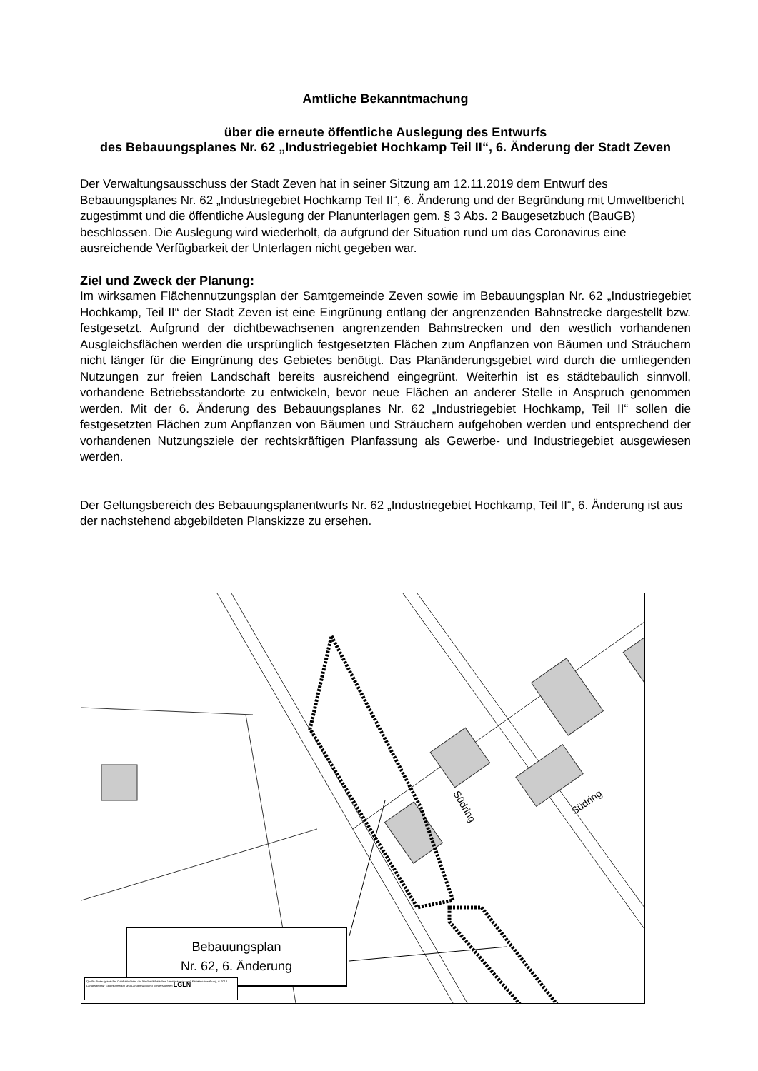Amtliche Bekanntmachung
über die erneute öffentliche Auslegung des Entwurfs
des Bebauungsplanes Nr. 62 „Industriegebiet Hochkamp Teil II“, 6. Änderung der Stadt Zeven
Der Verwaltungsausschuss der Stadt Zeven hat in seiner Sitzung am 12.11.2019 dem Entwurf des Bebauungsplanes Nr. 62 „Industriegebiet Hochkamp Teil II“, 6. Änderung und der Begründung mit Umweltbericht zugestimmt und die öffentliche Auslegung der Planunterlagen gem. § 3 Abs. 2 Baugesetzbuch (BauGB) beschlossen. Die Auslegung wird wiederholt, da aufgrund der Situation rund um das Coronavirus eine ausreichende Verfügbarkeit der Unterlagen nicht gegeben war.
Ziel und Zweck der Planung:
Im wirksamen Flächennutzungsplan der Samtgemeinde Zeven sowie im Bebauungsplan Nr. 62 „Industriegebiet Hochkamp, Teil II“ der Stadt Zeven ist eine Eingrünung entlang der angrenzenden Bahnstrecke dargestellt bzw. festgesetzt. Aufgrund der dichtbewachsenen angrenzenden Bahnstrecken und den westlich vorhandenen Ausgleichsflächen werden die ursprünglich festgesetzten Flächen zum Anpflanzen von Bäumen und Sträuchern nicht länger für die Eingrünung des Gebietes benötigt. Das Planänderungsgebiet wird durch die umliegenden Nutzungen zur freien Landschaft bereits ausreichend eingegrünt. Weiterhin ist es städtebaulich sinnvoll, vorhandene Betriebsstandorte zu entwickeln, bevor neue Flächen an anderer Stelle in Anspruch genommen werden. Mit der 6. Änderung des Bebauungsplanes Nr. 62 „Industriegebiet Hochkamp, Teil II“ sollen die festgesetzten Flächen zum Anpflanzen von Bäumen und Sträuchern aufgehoben werden und entsprechend der vorhandenen Nutzungsziele der rechtskräftigen Planfassung als Gewerbe- und Industriegebiet ausgewiesen werden.
Der Geltungsbereich des Bebauungsplanentwurfs Nr. 62 „Industriegebiet Hochkamp, Teil II“, 6. Änderung ist aus der nachstehend abgebildeten Planskizze zu ersehen.
Südring
Südring
Bebauungsplan
Nr. 62, 6. Änderung
Quelle: Auszug aus den Geobasisdaten der Niedersächsischen Vermessungs- und Katasterverwaltung, © 2018 Landesamt für Geoinformation und Landentwicklung Niedersachsen LGLN